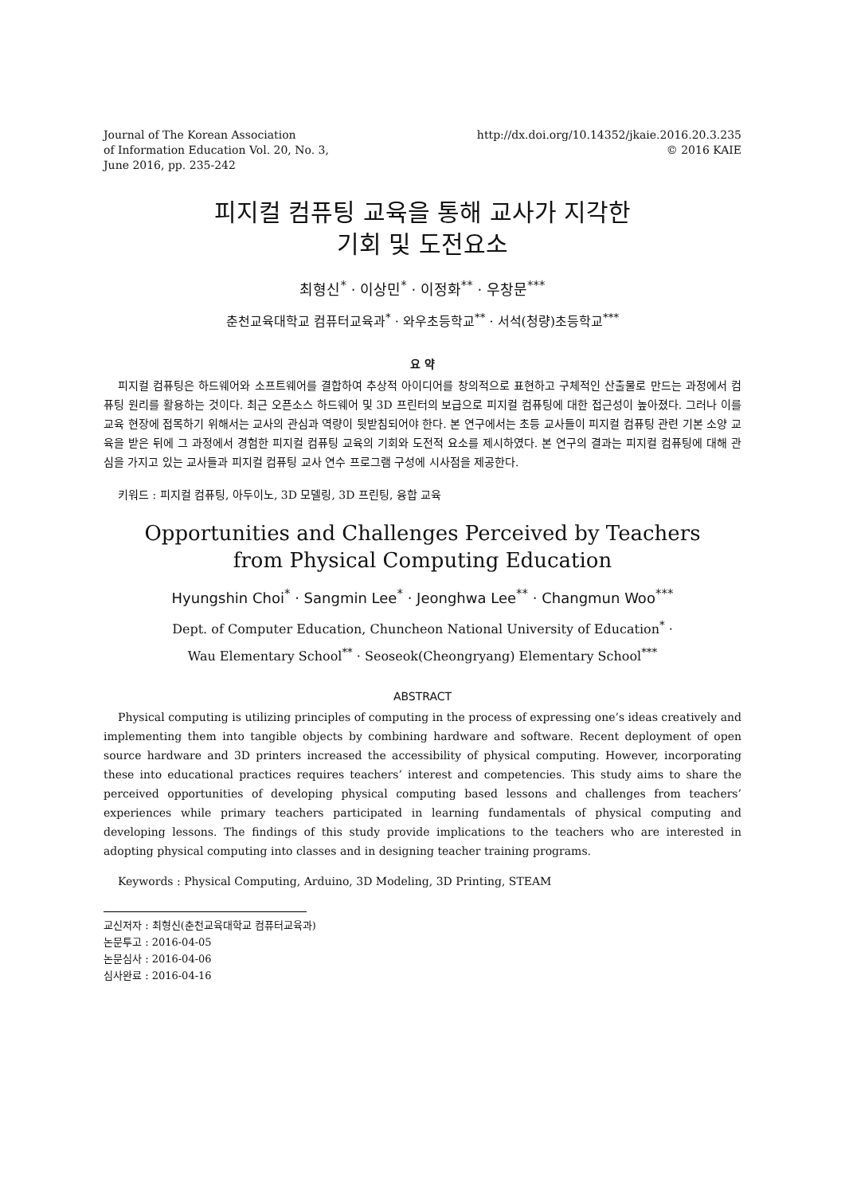Journal of The Korean Association
of Information Education Vol. 20, No. 3,
June 2016, pp. 235-242
http://dx.doi.org/10.14352/jkaie.2016.20.3.235
© 2016 KAIE
피지컬 컴퓨팅 교육을 통해 교사가 지각한
기회 및 도전요소
최형신<sup>*</sup> · 이상민<sup>*</sup> · 이정화<sup>**</sup> · 우창문<sup>***</sup>
춘천교육대학교 컴퓨터교육과<sup>*</sup> · 와우초등학교<sup>**</sup> · 서석(청량)초등학교<sup>***</sup>
요 약
피지컬 컴퓨팅은 하드웨어와 소프트웨어를 결합하여 추상적 아이디어를 창의적으로 표현하고 구체적인 산출물로 만드는 과정에서 컴퓨팅 원리를 활용하는 것이다. 최근 오픈소스 하드웨어 및 3D 프린터의 보급으로 피지컬 컴퓨팅에 대한 접근성이 높아졌다. 그러나 이를 교육 현장에 접목하기 위해서는 교사의 관심과 역량이 뒷받침되어야 한다. 본 연구에서는 초등 교사들이 피지컬 컴퓨팅 관련 기본 소양 교육을 받은 뒤에 그 과정에서 경험한 피지컬 컴퓨팅 교육의 기회와 도전적 요소를 제시하였다. 본 연구의 결과는 피지컬 컴퓨팅에 대해 관심을 가지고 있는 교사들과 피지컬 컴퓨팅 교사 연수 프로그램 구성에 시사점을 제공한다.
키워드 : 피지컬 컴퓨팅, 아두이노, 3D 모델링, 3D 프린팅, 융합 교육
Opportunities and Challenges Perceived by Teachers
from Physical Computing Education
Hyungshin Choi<sup>*</sup> · Sangmin Lee<sup>*</sup> · Jeonghwa Lee<sup>**</sup> · Changmun Woo<sup>***</sup>
Dept. of Computer Education, Chuncheon National University of Education<sup>*</sup> ·
Wau Elementary School<sup>**</sup> · Seoseok(Cheongryang) Elementary School<sup>***</sup>
ABSTRACT
Physical computing is utilizing principles of computing in the process of expressing one’s ideas creatively and implementing them into tangible objects by combining hardware and software. Recent deployment of open source hardware and 3D printers increased the accessibility of physical computing. However, incorporating these into educational practices requires teachers’ interest and competencies. This study aims to share the perceived opportunities of developing physical computing based lessons and challenges from teachers’ experiences while primary teachers participated in learning fundamentals of physical computing and developing lessons. The findings of this study provide implications to the teachers who are interested in adopting physical computing into classes and in designing teacher training programs.
Keywords : Physical Computing, Arduino, 3D Modeling, 3D Printing, STEAM
교신저자 : 최형신(춘천교육대학교 컴퓨터교육과)
논문투고 : 2016-04-05
논문심사 : 2016-04-06
심사완료 : 2016-04-16